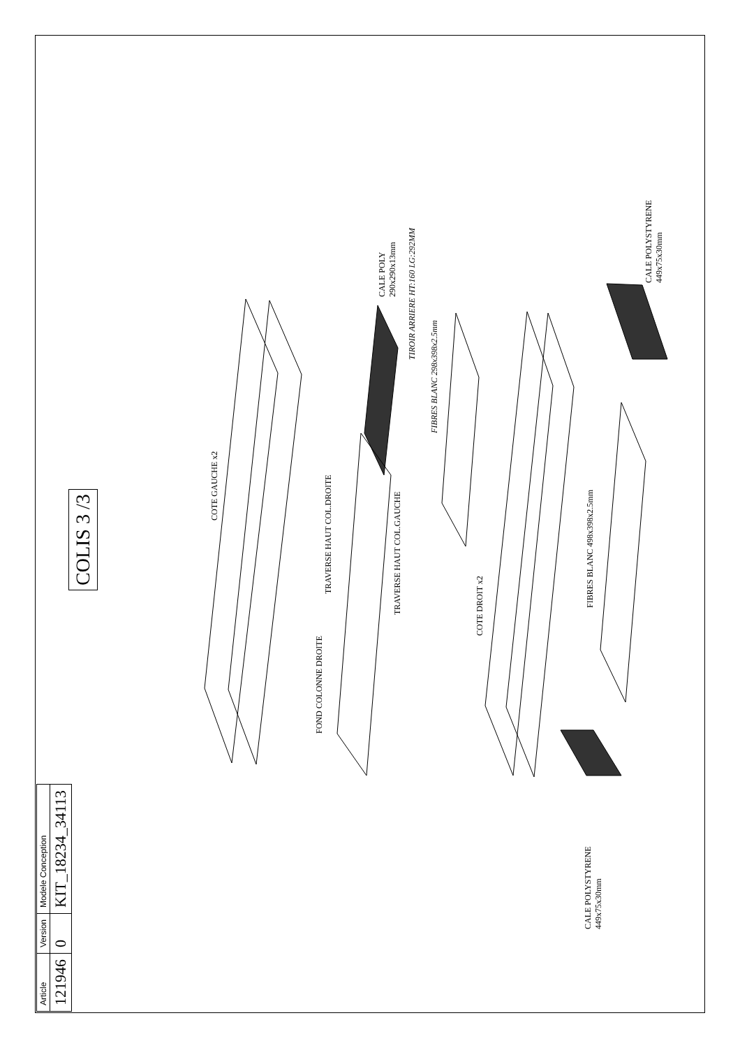COLIS 3 /3
| Article | Version | Modele Conception |
| 121946 | 0 | KIT_18234_34113 |
COTE GAUCHE x2
CALE POLY
290x290x13mm
TIROIR ARRIERE HT:160 LG:292MM
FIBRES BLANC 298x398x2.5mm
TRAVERSE HAUT COL.DROITE
TRAVERSE HAUT COL.GAUCHE
FOND COLONNE DROITE
COTE DROIT x2
FIBRES BLANC 498x398x2.5mm
CALE POLYSTYRENE
449x75x30mm
CALE POLYSTYRENE
449x75x30mm